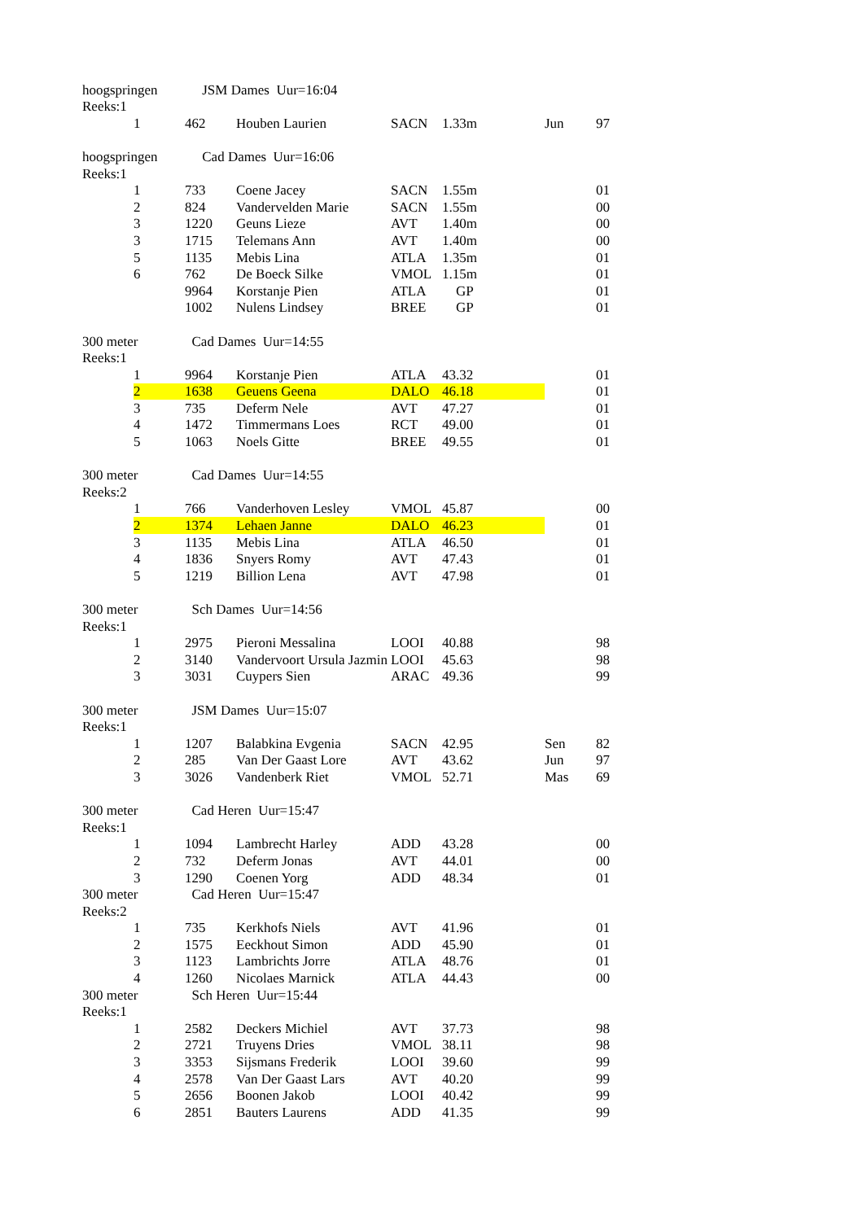| hoogspringen | | JSM Dames Uur=16:04 | | | | | |
| Reeks:1 | | | | | | | |
| | 1 | 462 | Houben Laurien | SACN | 1.33m | Jun | 97 |
| hoogspringen | | Cad Dames Uur=16:06 | | | | | |
| Reeks:1 | | | | | | | |
| | 1 | 733 | Coene Jacey | SACN | 1.55m | | 01 |
| | 2 | 824 | Vandervelden Marie | SACN | 1.55m | | 00 |
| | 3 | 1220 | Geuns Lieze | AVT | 1.40m | | 00 |
| | 3 | 1715 | Telemans Ann | AVT | 1.40m | | 00 |
| | 5 | 1135 | Mebis Lina | ATLA | 1.35m | | 01 |
| | 6 | 762 | De Boeck Silke | VMOL | 1.15m | | 01 |
| | | 9964 | Korstanje Pien | ATLA | GP | | 01 |
| | | 1002 | Nulens Lindsey | BREE | GP | | 01 |
| 300 meter | | Cad Dames Uur=14:55 | | | | | |
| Reeks:1 | | | | | | | |
| | 1 | 9964 | Korstanje Pien | ATLA | 43.32 | | 01 |
| | 2 | 1638 | Geuens Geena | DALO | 46.18 | | 01 |
| | 3 | 735 | Deferm Nele | AVT | 47.27 | | 01 |
| | 4 | 1472 | Timmermans Loes | RCT | 49.00 | | 01 |
| | 5 | 1063 | Noels Gitte | BREE | 49.55 | | 01 |
| 300 meter | | Cad Dames Uur=14:55 | | | | | |
| Reeks:2 | | | | | | | |
| | 1 | 766 | Vanderhoven Lesley | VMOL | 45.87 | | 00 |
| | 2 | 1374 | Lehaen Janne | DALO | 46.23 | | 01 |
| | 3 | 1135 | Mebis Lina | ATLA | 46.50 | | 01 |
| | 4 | 1836 | Snyers Romy | AVT | 47.43 | | 01 |
| | 5 | 1219 | Billion Lena | AVT | 47.98 | | 01 |
| 300 meter | | Sch Dames Uur=14:56 | | | | | |
| Reeks:1 | | | | | | | |
| | 1 | 2975 | Pieroni Messalina | LOOI | 40.88 | | 98 |
| | 2 | 3140 | Vandervoort Ursula Jazmin | LOOI | 45.63 | | 98 |
| | 3 | 3031 | Cuypers Sien | ARAC | 49.36 | | 99 |
| 300 meter | | JSM Dames Uur=15:07 | | | | | |
| Reeks:1 | | | | | | | |
| | 1 | 1207 | Balabkina Evgenia | SACN | 42.95 | Sen | 82 |
| | 2 | 285 | Van Der Gaast Lore | AVT | 43.62 | Jun | 97 |
| | 3 | 3026 | Vandenberk Riet | VMOL | 52.71 | Mas | 69 |
| 300 meter | | Cad Heren Uur=15:47 | | | | | |
| Reeks:1 | | | | | | | |
| | 1 | 1094 | Lambrecht Harley | ADD | 43.28 | | 00 |
| | 2 | 732 | Deferm Jonas | AVT | 44.01 | | 00 |
| | 3 | 1290 | Coenen Yorg | ADD | 48.34 | | 01 |
| 300 meter | | Cad Heren Uur=15:47 | | | | | |
| Reeks:2 | | | | | | | |
| | 1 | 735 | Kerkhofs Niels | AVT | 41.96 | | 01 |
| | 2 | 1575 | Eeckhout Simon | ADD | 45.90 | | 01 |
| | 3 | 1123 | Lambrichts Jorre | ATLA | 48.76 | | 01 |
| | 4 | 1260 | Nicolaes Marnick | ATLA | 44.43 | | 00 |
| 300 meter | | Sch Heren Uur=15:44 | | | | | |
| Reeks:1 | | | | | | | |
| | 1 | 2582 | Deckers Michiel | AVT | 37.73 | | 98 |
| | 2 | 2721 | Truyens Dries | VMOL | 38.11 | | 98 |
| | 3 | 3353 | Sijsmans Frederik | LOOI | 39.60 | | 99 |
| | 4 | 2578 | Van Der Gaast Lars | AVT | 40.20 | | 99 |
| | 5 | 2656 | Boonen Jakob | LOOI | 40.42 | | 99 |
| | 6 | 2851 | Bauters Laurens | ADD | 41.35 | | 99 |